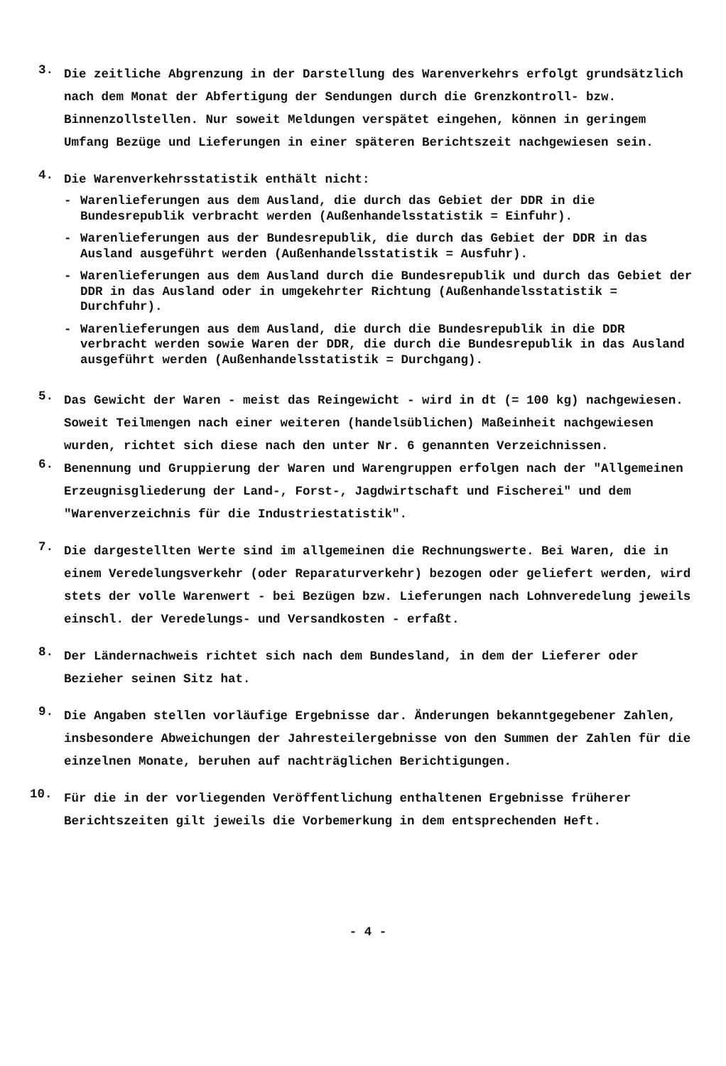3.
Die zeitliche Abgrenzung in der Darstellung des Warenverkehrs erfolgt grundsätzlich nach dem Monat der Abfertigung der Sendungen durch die Grenzkontroll- bzw. Binnenzollstellen. Nur soweit Meldungen verspätet eingehen, können in geringem Umfang Bezüge und Lieferungen in einer späteren Berichtszeit nachgewiesen sein.
4.
Die Warenverkehrsstatistik enthält nicht:
- Warenlieferungen aus dem Ausland, die durch das Gebiet der DDR in die Bundesrepublik verbracht werden (Außenhandelsstatistik = Einfuhr).
- Warenlieferungen aus der Bundesrepublik, die durch das Gebiet der DDR in das Ausland ausgeführt werden (Außenhandelsstatistik = Ausfuhr).
- Warenlieferungen aus dem Ausland durch die Bundesrepublik und durch das Gebiet der DDR in das Ausland oder in umgekehrter Richtung (Außenhandelsstatistik = Durchfuhr).
- Warenlieferungen aus dem Ausland, die durch die Bundesrepublik in die DDR verbracht werden sowie Waren der DDR, die durch die Bundesrepublik in das Ausland ausgeführt werden (Außenhandelsstatistik = Durchgang).
5.
Das Gewicht der Waren - meist das Reingewicht - wird in dt (= 100 kg) nachgewiesen. Soweit Teilmengen nach einer weiteren (handelsüblichen) Maßeinheit nachgewiesen wurden, richtet sich diese nach den unter Nr. 6 genannten Verzeichnissen.
6.
Benennung und Gruppierung der Waren und Warengruppen erfolgen nach der "Allgemeinen Erzeugnisgliederung der Land-, Forst-, Jagdwirtschaft und Fischerei" und dem "Warenverzeichnis für die Industriestatistik".
7.
Die dargestellten Werte sind im allgemeinen die Rechnungswerte. Bei Waren, die in einem Veredelungsverkehr (oder Reparaturverkehr) bezogen oder geliefert werden, wird stets der volle Warenwert - bei Bezügen bzw. Lieferungen nach Lohnveredelung jeweils einschl. der Veredelungs- und Versandkosten - erfaßt.
8.
Der Ländernachweis richtet sich nach dem Bundesland, in dem der Lieferer oder Bezieher seinen Sitz hat.
9.
Die Angaben stellen vorläufige Ergebnisse dar. Änderungen bekanntgegebener Zahlen, insbesondere Abweichungen der Jahresteilergebnisse von den Summen der Zahlen für die einzelnen Monate, beruhen auf nachträglichen Berichtigungen.
10.
Für die in der vorliegenden Veröffentlichung enthaltenen Ergebnisse früherer Berichtszeiten gilt jeweils die Vorbemerkung in dem entsprechenden Heft.
- 4 -